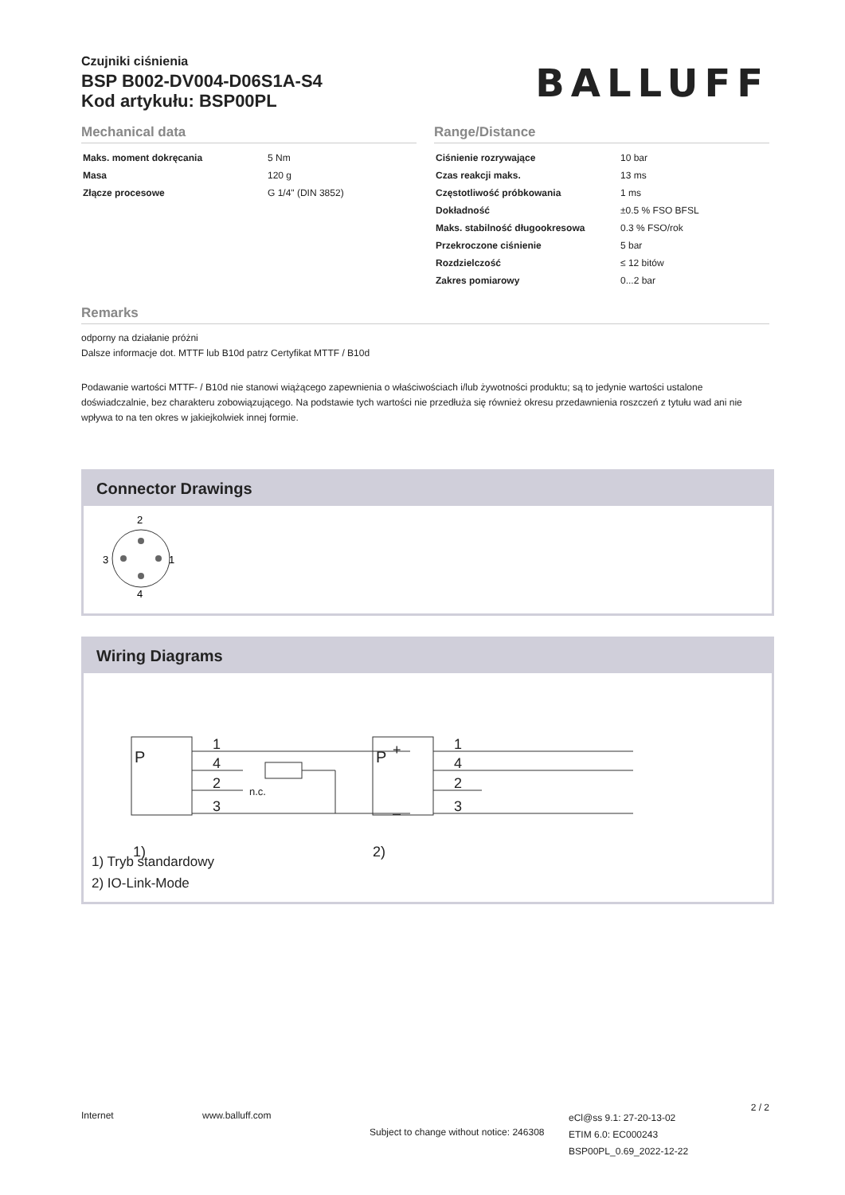Czujniki ciśnienia
BSP B002-DV004-D06S1A-S4
Kod artykułu: BSP00PL
BALLUFF
Mechanical data
| Maks. moment dokręcania | 5 Nm |
| Masa | 120 g |
| Złącze procesowe | G 1/4" (DIN 3852) |
Range/Distance
| Ciśnienie rozrywające | 10 bar |
| Czas reakcji maks. | 13 ms |
| Częstotliwość próbkowania | 1 ms |
| Dokładność | ±0.5 % FSO BFSL |
| Maks. stabilność długookresowa | 0.3 % FSO/rok |
| Przekroczone ciśnienie | 5 bar |
| Rozdzielczość | ≤ 12 bitów |
| Zakres pomiarowy | 0...2 bar |
Remarks
odporny na działanie próżni
Dalsze informacje dot. MTTF lub B10d patrz Certyfikat MTTF / B10d
Podawanie wartości MTTF- / B10d nie stanowi wiążącego zapewnienia o właściwościach i/lub żywotności produktu; są to jedynie wartości ustalone doświadczalnie, bez charakteru zobowiązującego. Na podstawie tych wartości nie przedłuża się również okresu przedawnienia roszczeń z tytułu wad ani nie wpływa to na ten okres w jakiejkolwiek innej formie.
Connector Drawings
2
3
1
4
Wiring Diagrams
P
1
4
2
3
+
–
1)
n.c.
P
1
4
2
3
2)
1) Tryb standardowy
2) IO-Link-Mode
Internet www.balluff.com
Subject to change without notice: 246308
eCl@ss 9.1: 27-20-13-02
ETIM 6.0: EC000243
BSP00PL_0.69_2022-12-22
2 / 2